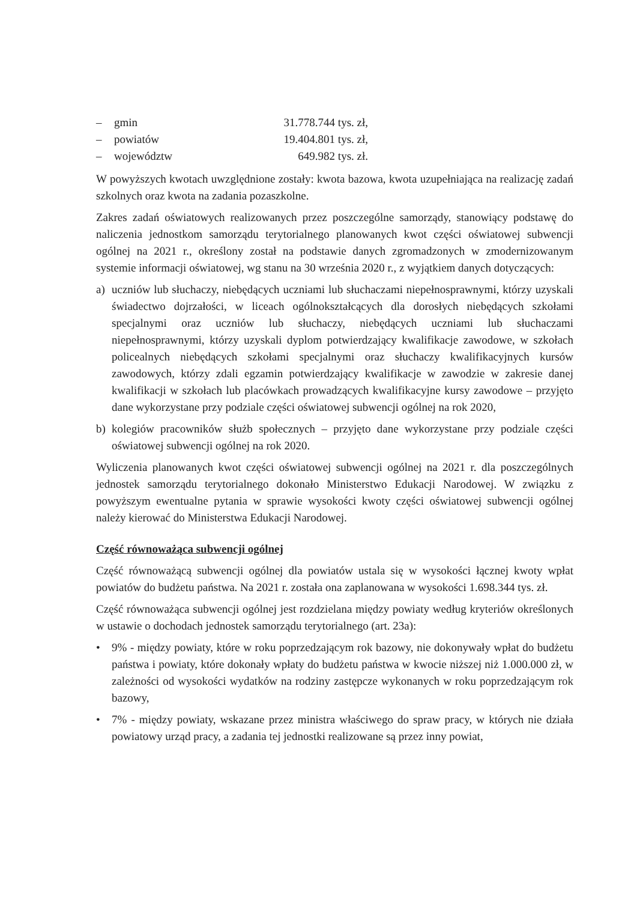– gmin 31.778.744 tys. zł,
– powiatów 19.404.801 tys. zł,
– województw 649.982 tys. zł.
W powyższych kwotach uwzględnione zostały: kwota bazowa, kwota uzupełniająca na realizację zadań szkolnych oraz kwota na zadania pozaszkolne.
Zakres zadań oświatowych realizowanych przez poszczególne samorządy, stanowiący podstawę do naliczenia jednostkom samorządu terytorialnego planowanych kwot części oświatowej subwencji ogólnej na 2021 r., określony został na podstawie danych zgromadzonych w zmodernizowanym systemie informacji oświatowej, wg stanu na 30 września 2020 r., z wyjątkiem danych dotyczących:
a) uczniów lub słuchaczy, niebędących uczniami lub słuchaczami niepełnosprawnymi, którzy uzyskali świadectwo dojrzałości, w liceach ogólnokształcących dla dorosłych niebędących szkołami specjalnymi oraz uczniów lub słuchaczy, niebędących uczniami lub słuchaczami niepełnosprawnymi, którzy uzyskali dyplom potwierdzający kwalifikacje zawodowe, w szkołach policealnych niebędących szkołami specjalnymi oraz słuchaczy kwalifikacyjnych kursów zawodowych, którzy zdali egzamin potwierdzający kwalifikacje w zawodzie w zakresie danej kwalifikacji w szkołach lub placówkach prowadzących kwalifikacyjne kursy zawodowe – przyjęto dane wykorzystane przy podziale części oświatowej subwencji ogólnej na rok 2020,
b) kolegiów pracowników służb społecznych – przyjęto dane wykorzystane przy podziale części oświatowej subwencji ogólnej na rok 2020.
Wyliczenia planowanych kwot części oświatowej subwencji ogólnej na 2021 r. dla poszczególnych jednostek samorządu terytorialnego dokonało Ministerstwo Edukacji Narodowej. W związku z powyższym ewentualne pytania w sprawie wysokości kwoty części oświatowej subwencji ogólnej należy kierować do Ministerstwa Edukacji Narodowej.
Część równoważąca subwencji ogólnej
Część równoważącą subwencji ogólnej dla powiatów ustala się w wysokości łącznej kwoty wpłat powiatów do budżetu państwa. Na 2021 r. została ona zaplanowana w wysokości 1.698.344 tys. zł.
Część równoważąca subwencji ogólnej jest rozdzielana między powiaty według kryteriów określonych w ustawie o dochodach jednostek samorządu terytorialnego (art. 23a):
• 9% - między powiaty, które w roku poprzedzającym rok bazowy, nie dokonywały wpłat do budżetu państwa i powiaty, które dokonały wpłaty do budżetu państwa w kwocie niższej niż 1.000.000 zł, w zależności od wysokości wydatków na rodziny zastępcze wykonanych w roku poprzedzającym rok bazowy,
• 7% - między powiaty, wskazane przez ministra właściwego do spraw pracy, w których nie działa powiatowy urząd pracy, a zadania tej jednostki realizowane są przez inny powiat,